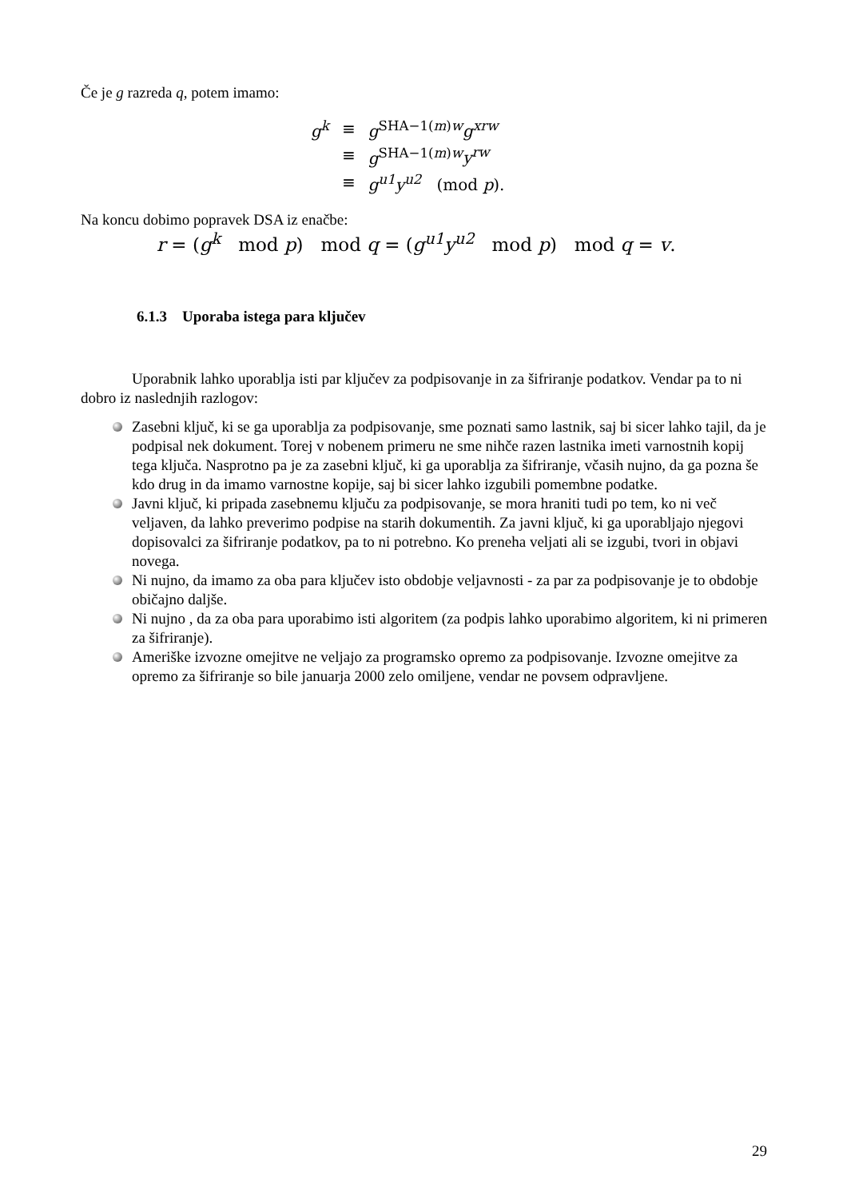Če je g razreda q, potem imamo:
| g<sup>k</sup> | ≡ | g<sup>SHA−1(m)w</sup> g<sup>xrw</sup> |
| | ≡ | g<sup>SHA−1(m)w</sup> y<sup>rw</sup> |
| | ≡ | g<sup>u1</sup>y<sup>u2</sup> (mod p ). |
Na koncu dobimo popravek DSA iz enačbe:
r = (g<sup>k</sup> mod p) mod q = (g<sup>u1</sup>y<sup>u2</sup> mod p) mod q = v.
6.1.3 Uporaba istega para ključev
Uporabnik lahko uporablja isti par ključev za podpisovanje in za šifriranje podatkov. Vendar pa to ni dobro iz naslednjih razlogov:
Zasebni ključ, ki se ga uporablja za podpisovanje, sme poznati samo lastnik, saj bi sicer lahko tajil, da je podpisal nek dokument. Torej v nobenem primeru ne sme nihče razen lastnika imeti varnostnih kopij tega ključa. Nasprotno pa je za zasebni ključ, ki ga uporablja za šifriranje, včasih nujno, da ga pozna še kdo drug in da imamo varnostne kopije, saj bi sicer lahko izgubili pomembne podatke.
Javni ključ, ki pripada zasebnemu ključu za podpisovanje, se mora hraniti tudi po tem, ko ni več veljaven, da lahko preverimo podpise na starih dokumentih. Za javni ključ, ki ga uporabljajo njegovi dopisovalci za šifriranje podatkov, pa to ni potrebno. Ko preneha veljati ali se izgubi, tvori in objavi novega.
Ni nujno, da imamo za oba para ključev isto obdobje veljavnosti - za par za podpisovanje je to obdobje običajno daljše.
Ni nujno , da za oba para uporabimo isti algoritem (za podpis lahko uporabimo algoritem, ki ni primeren za šifriranje).
Ameriške izvozne omejitve ne veljajo za programsko opremo za podpisovanje. Izvozne omejitve za opremo za šifriranje so bile januarja 2000 zelo omiljene, vendar ne povsem odpravljene.
29